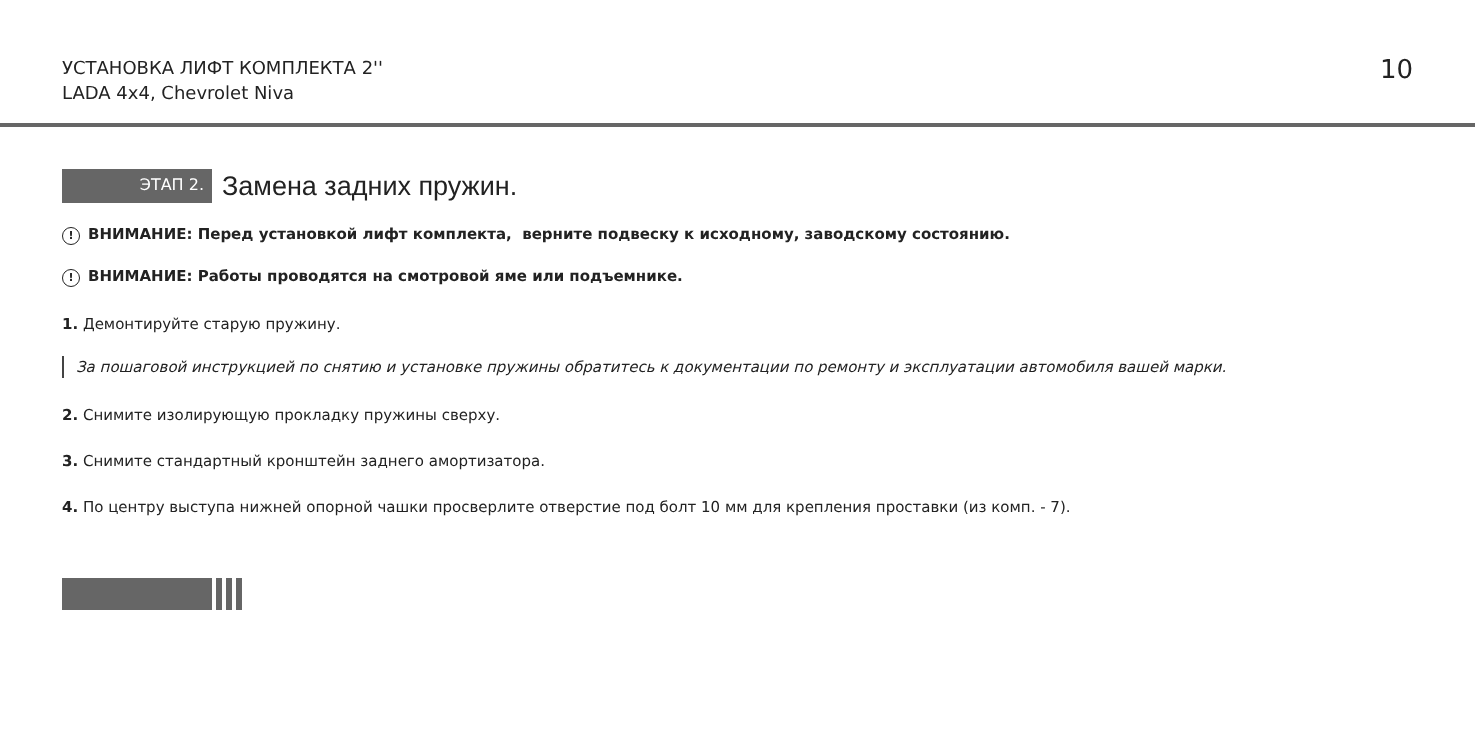УСТАНОВКА ЛИФТ КОМПЛЕКТА 2''
LADA 4x4, Chevrolet Niva
10
ЭТАП 2.
Замена задних пружин.
! ВНИМАНИЕ: Перед установкой лифт комплекта, верните подвеску к исходному, заводскому состоянию.
! ВНИМАНИЕ: Работы проводятся на смотровой яме или подъемнике.
1. Демонтируйте старую пружину.
За пошаговой инструкцией по снятию и установке пружины обратитесь к документации по ремонту и эксплуатации автомобиля вашей марки.
2. Снимите изолирующую прокладку пружины сверху.
3. Снимите стандартный кронштейн заднего амортизатора.
4. По центру выступа нижней опорной чашки просверлите отверстие под болт 10 мм для крепления проставки (из комп. - 7).